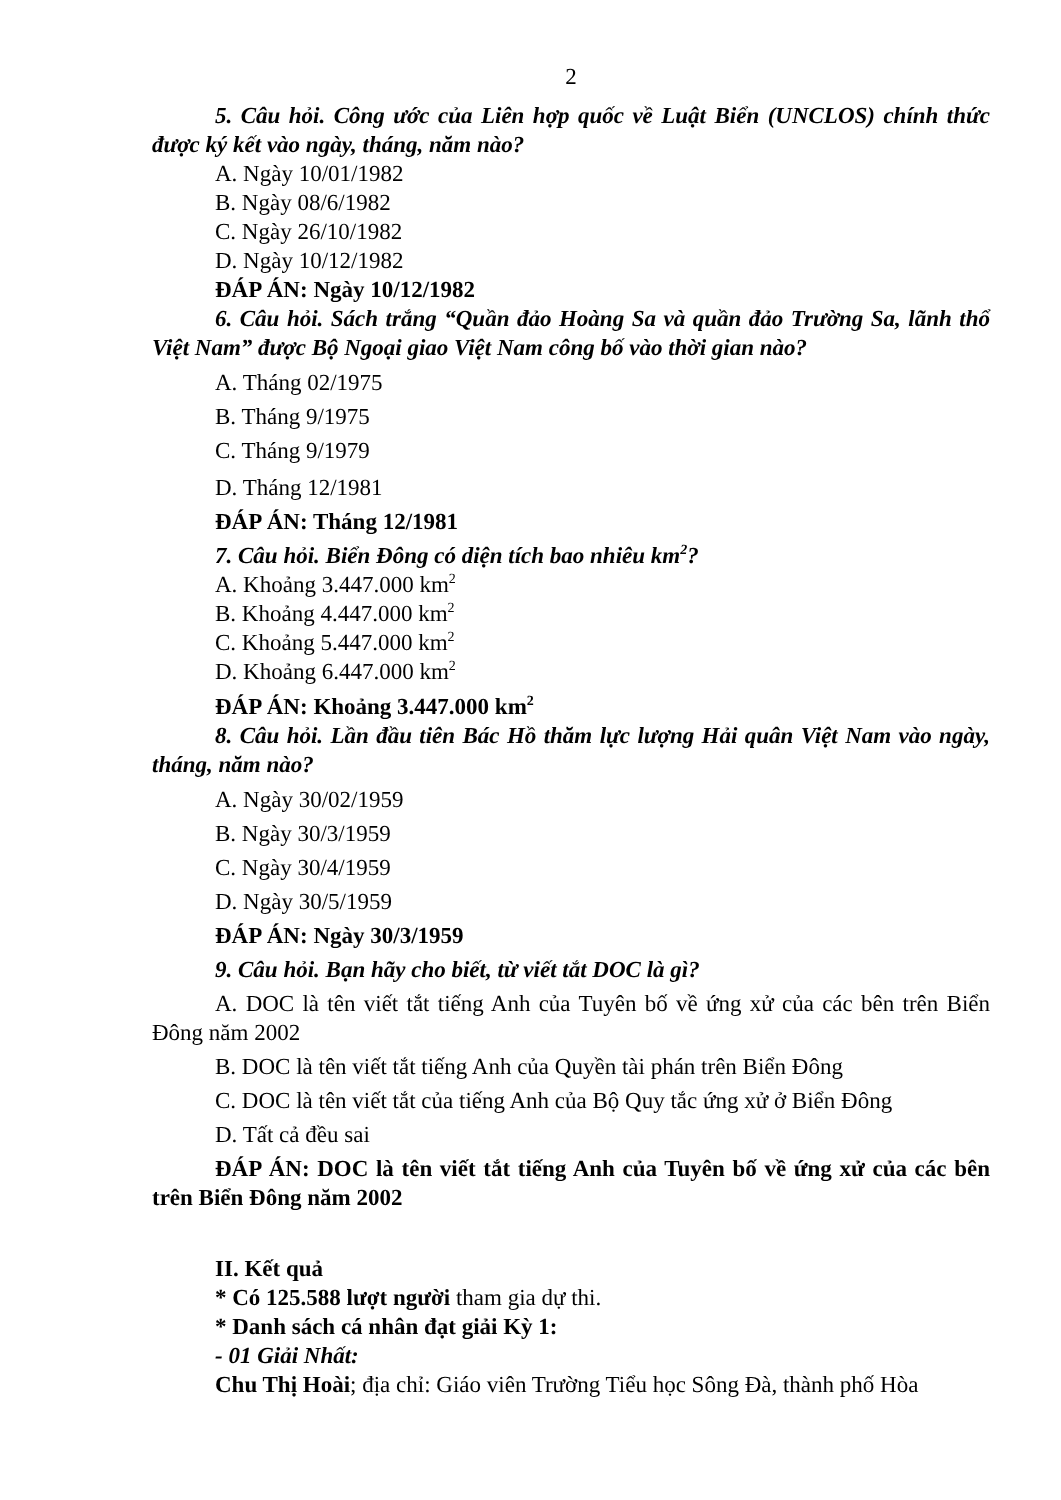2
5. Câu hỏi. Công ước của Liên hợp quốc về Luật Biển (UNCLOS) chính thức được ký kết vào ngày, tháng, năm nào?
A. Ngày 10/01/1982
B. Ngày 08/6/1982
C. Ngày 26/10/1982
D. Ngày 10/12/1982
ĐÁP ÁN: Ngày 10/12/1982
6. Câu hỏi. Sách trắng “Quần đảo Hoàng Sa và quần đảo Trường Sa, lãnh thổ Việt Nam” được Bộ Ngoại giao Việt Nam công bố vào thời gian nào?
A. Tháng 02/1975
B. Tháng 9/1975
C. Tháng 9/1979
D. Tháng 12/1981
ĐÁP ÁN: Tháng 12/1981
7. Câu hỏi. Biển Đông có diện tích bao nhiêu km<sup>2</sup>?
A. Khoảng 3.447.000 km<sup>2</sup>
B. Khoảng 4.447.000 km<sup>2</sup>
C. Khoảng 5.447.000 km<sup>2</sup>
D. Khoảng 6.447.000 km<sup>2</sup>
ĐÁP ÁN: Khoảng 3.447.000 km<sup>2</sup>
8. Câu hỏi. Lần đầu tiên Bác Hồ thăm lực lượng Hải quân Việt Nam vào ngày, tháng, năm nào?
A. Ngày 30/02/1959
B. Ngày 30/3/1959
C. Ngày 30/4/1959
D. Ngày 30/5/1959
ĐÁP ÁN: Ngày 30/3/1959
9. Câu hỏi. Bạn hãy cho biết, từ viết tắt DOC là gì?
A. DOC là tên viết tắt tiếng Anh của Tuyên bố về ứng xử của các bên trên Biển Đông năm 2002
B. DOC là tên viết tắt tiếng Anh của Quyền tài phán trên Biển Đông
C. DOC là tên viết tắt của tiếng Anh của Bộ Quy tắc ứng xử ở Biển Đông
D. Tất cả đều sai
ĐÁP ÁN: DOC là tên viết tắt tiếng Anh của Tuyên bố về ứng xử của các bên trên Biển Đông năm 2002
II. Kết quả
* Có 125.588 lượt người tham gia dự thi.
* Danh sách cá nhân đạt giải Kỳ 1:
- 01 Giải Nhất:
Chu Thị Hoài; địa chỉ: Giáo viên Trường Tiểu học Sông Đà, thành phố Hòa